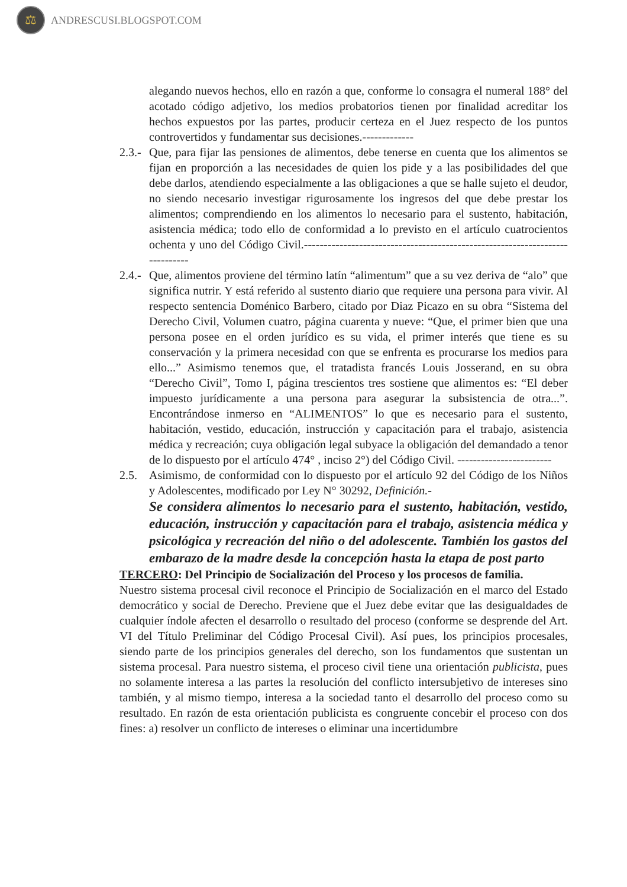⚖
ANDRESCUSI.BLOGSPOT.COM
alegando nuevos hechos, ello en razón a que, conforme lo consagra el numeral 188° del acotado código adjetivo, los medios probatorios tienen por finalidad acreditar los hechos expuestos por las partes, producir certeza en el Juez respecto de los puntos controvertidos y fundamentar sus decisiones.-------------
2.3.-
Que, para fijar las pensiones de alimentos, debe tenerse en cuenta que los alimentos se fijan en proporción a las necesidades de quien los pide y a las posibilidades del que debe darlos, atendiendo especialmente a las obligaciones a que se halle sujeto el deudor, no siendo necesario investigar rigurosamente los ingresos del que debe prestar los alimentos; comprendiendo en los alimentos lo necesario para el sustento, habitación, asistencia médica; todo ello de conformidad a lo previsto en el artículo cuatrocientos ochenta y uno del Código Civil.-----------------------------------------------------------------------------
2.4.-
Que, alimentos proviene del término latín “alimentum” que a su vez deriva de “alo” que significa nutrir. Y está referido al sustento diario que requiere una persona para vivir. Al respecto sentencia Doménico Barbero, citado por Diaz Picazo en su obra “Sistema del Derecho Civil, Volumen cuatro, página cuarenta y nueve: “Que, el primer bien que una persona posee en el orden jurídico es su vida, el primer interés que tiene es su conservación y la primera necesidad con que se enfrenta es procurarse los medios para ello...” Asimismo tenemos que, el tratadista francés Louis Josserand, en su obra “Derecho Civil”, Tomo I, página trescientos tres sostiene que alimentos es: “El deber impuesto jurídicamente a una persona para asegurar la subsistencia de otra...”. Encontrándose inmerso en “ALIMENTOS” lo que es necesario para el sustento, habitación, vestido, educación, instrucción y capacitación para el trabajo, asistencia médica y recreación; cuya obligación legal subyace la obligación del demandado a tenor de lo dispuesto por el artículo 474° , inciso 2°) del Código Civil. ------------------------
2.5. Asimismo, de conformidad con lo dispuesto por el artículo 92 del Código de los Niños y Adolescentes, modificado por Ley N° 30292, Definición.-
Se considera alimentos lo necesario para el sustento, habitación, vestido, educación, instrucción y capacitación para el trabajo, asistencia médica y psicológica y recreación del niño o del adolescente. También los gastos del embarazo de la madre desde la concepción hasta la etapa de post parto
TERCERO: Del Principio de Socialización del Proceso y los procesos de familia.
Nuestro sistema procesal civil reconoce el Principio de Socialización en el marco del Estado democrático y social de Derecho. Previene que el Juez debe evitar que las desigualdades de cualquier índole afecten el desarrollo o resultado del proceso (conforme se desprende del Art. VI del Título Preliminar del Código Procesal Civil). Así pues, los principios procesales, siendo parte de los principios generales del derecho, son los fundamentos que sustentan un sistema procesal. Para nuestro sistema, el proceso civil tiene una orientación publicista, pues no solamente interesa a las partes la resolución del conflicto intersubjetivo de intereses sino también, y al mismo tiempo, interesa a la sociedad tanto el desarrollo del proceso como su resultado. En razón de esta orientación publicista es congruente concebir el proceso con dos fines: a) resolver un conflicto de intereses o eliminar una incertidumbre